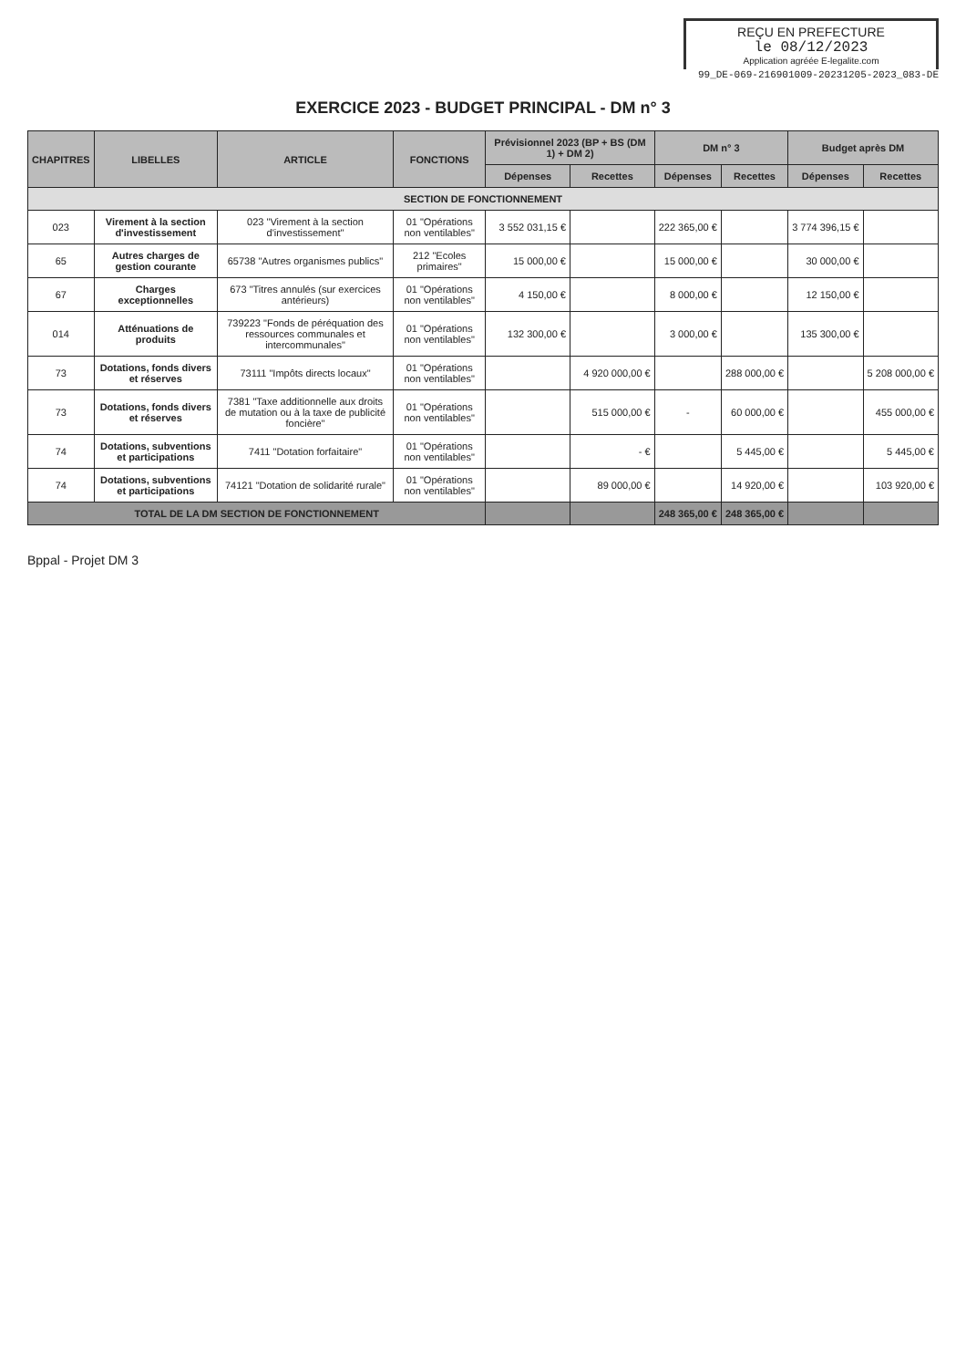REÇU EN PREFECTURE
le 08/12/2023
Application agréée E-legalite.com
99_DE-069-216901009-20231205-2023_083-DE
EXERCICE 2023 - BUDGET PRINCIPAL - DM n° 3
| CHAPITRES | LIBELLES | ARTICLE | FONCTIONS | Prévisionnel 2023 (BP + BS (DM 1) + DM 2) | | DM n° 3 | | Budget après DM | |
| --- | --- | --- | --- | --- | --- | --- | --- | --- | --- |
| | | | | Dépenses | Recettes | Dépenses | Recettes | Dépenses | Recettes |
| SECTION DE FONCTIONNEMENT | | | | | | | | | |
| 023 | Virement à la section d'investissement | 023 "Virement à la section d'investissement" | 01 "Opérations non ventilables" | 3 552 031,15 € | | 222 365,00 € | | 3 774 396,15 € | |
| 65 | Autres charges de gestion courante | 65738 "Autres organismes publics" | 212 "Ecoles primaires" | 15 000,00 € | | 15 000,00 € | | 30 000,00 € | |
| 67 | Charges exceptionnelles | 673 "Titres annulés (sur exercices antérieurs) | 01 "Opérations non ventilables" | 4 150,00 € | | 8 000,00 € | | 12 150,00 € | |
| 014 | Atténuations de produits | 739223 "Fonds de péréquation des ressources communales et intercommunales" | 01 "Opérations non ventilables" | 132 300,00 € | | 3 000,00 € | | 135 300,00 € | |
| 73 | Dotations, fonds divers et réserves | 73111 "Impôts directs locaux" | 01 "Opérations non ventilables" | | 4 920 000,00 € | | 288 000,00 € | | 5 208 000,00 € |
| 73 | Dotations, fonds divers et réserves | 7381 "Taxe additionnelle aux droits de mutation ou à la taxe de publicité foncière" | 01 "Opérations non ventilables" | | 515 000,00 € | - | 60 000,00 € | | 455 000,00 € |
| 74 | Dotations, subventions et participations | 7411 "Dotation forfaitaire" | 01 "Opérations non ventilables" | | - € | | 5 445,00 € | | 5 445,00 € |
| 74 | Dotations, subventions et participations | 74121 "Dotation de solidarité rurale" | 01 "Opérations non ventilables" | | 89 000,00 € | | 14 920,00 € | | 103 920,00 € |
| TOTAL DE LA DM SECTION DE FONCTIONNEMENT | | | | | | 248 365,00 € | 248 365,00 € | | |
Bppal - Projet DM 3